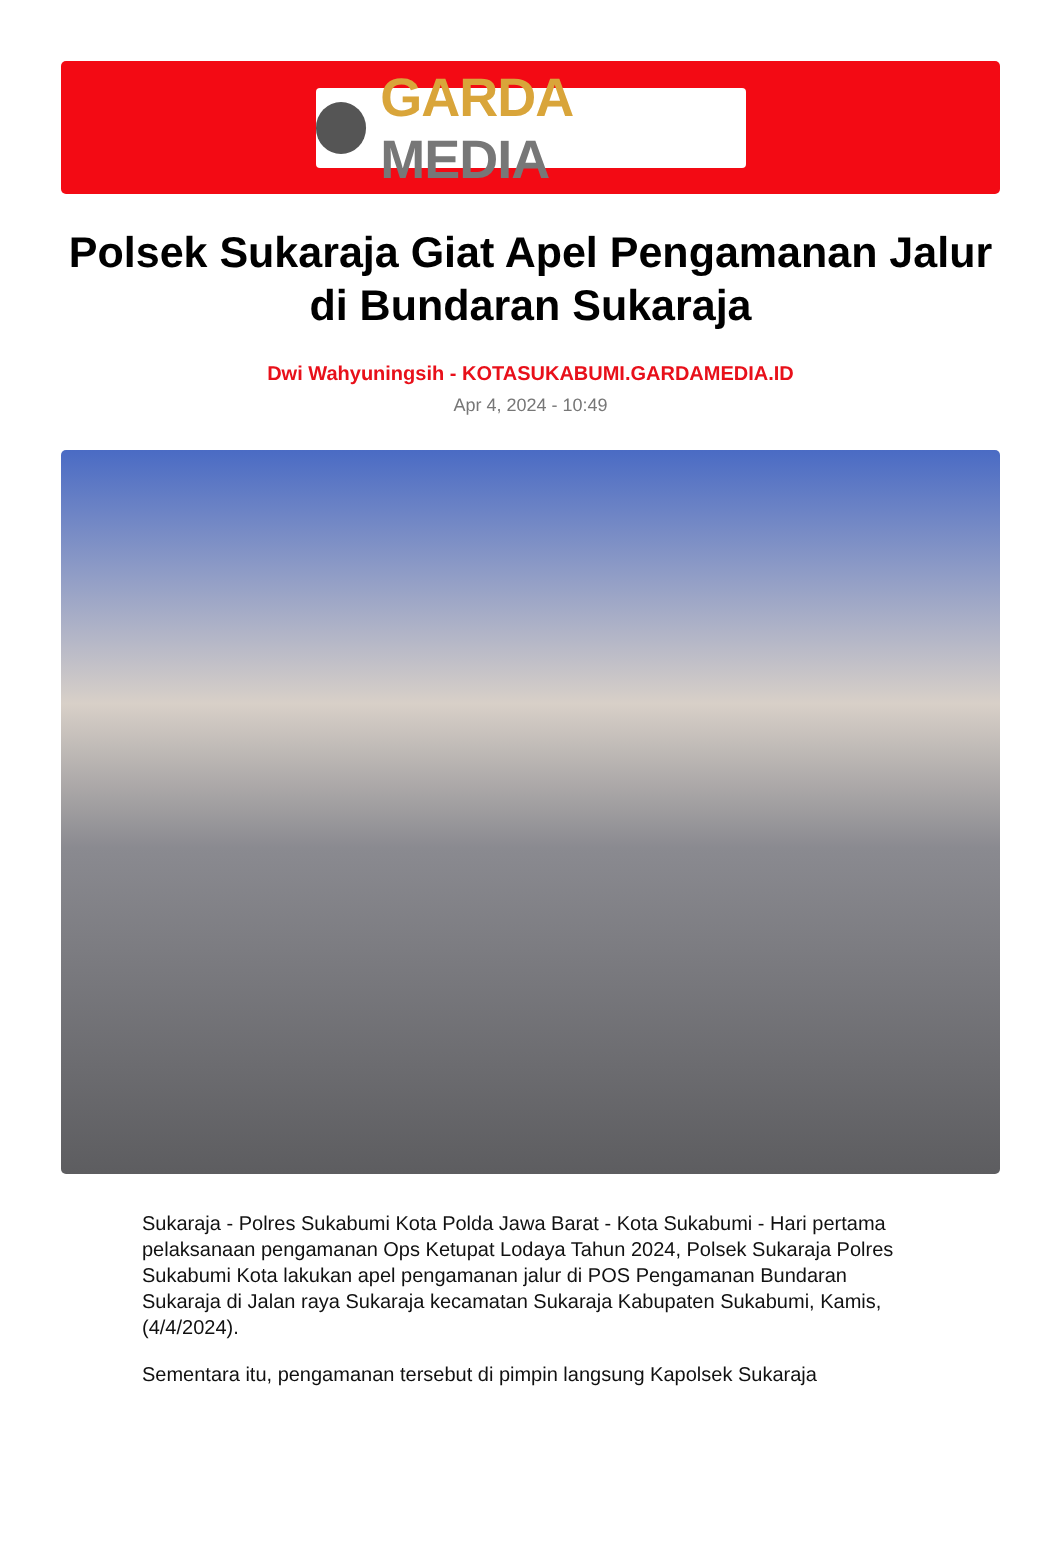GARDA MEDIA
Polsek Sukaraja Giat Apel Pengamanan Jalur di Bundaran Sukaraja
Dwi Wahyuningsih - KOTASUKABUMI.GARDAMEDIA.ID
Apr 4, 2024 - 10:49
Sukaraja - Polres Sukabumi Kota Polda Jawa Barat - Kota Sukabumi - Hari pertama pelaksanaan pengamanan Ops Ketupat Lodaya Tahun 2024, Polsek Sukaraja Polres Sukabumi Kota lakukan apel pengamanan jalur di POS Pengamanan Bundaran Sukaraja di Jalan raya Sukaraja kecamatan Sukaraja Kabupaten Sukabumi, Kamis, (4/4/2024).
Sementara itu, pengamanan tersebut di pimpin langsung Kapolsek Sukaraja